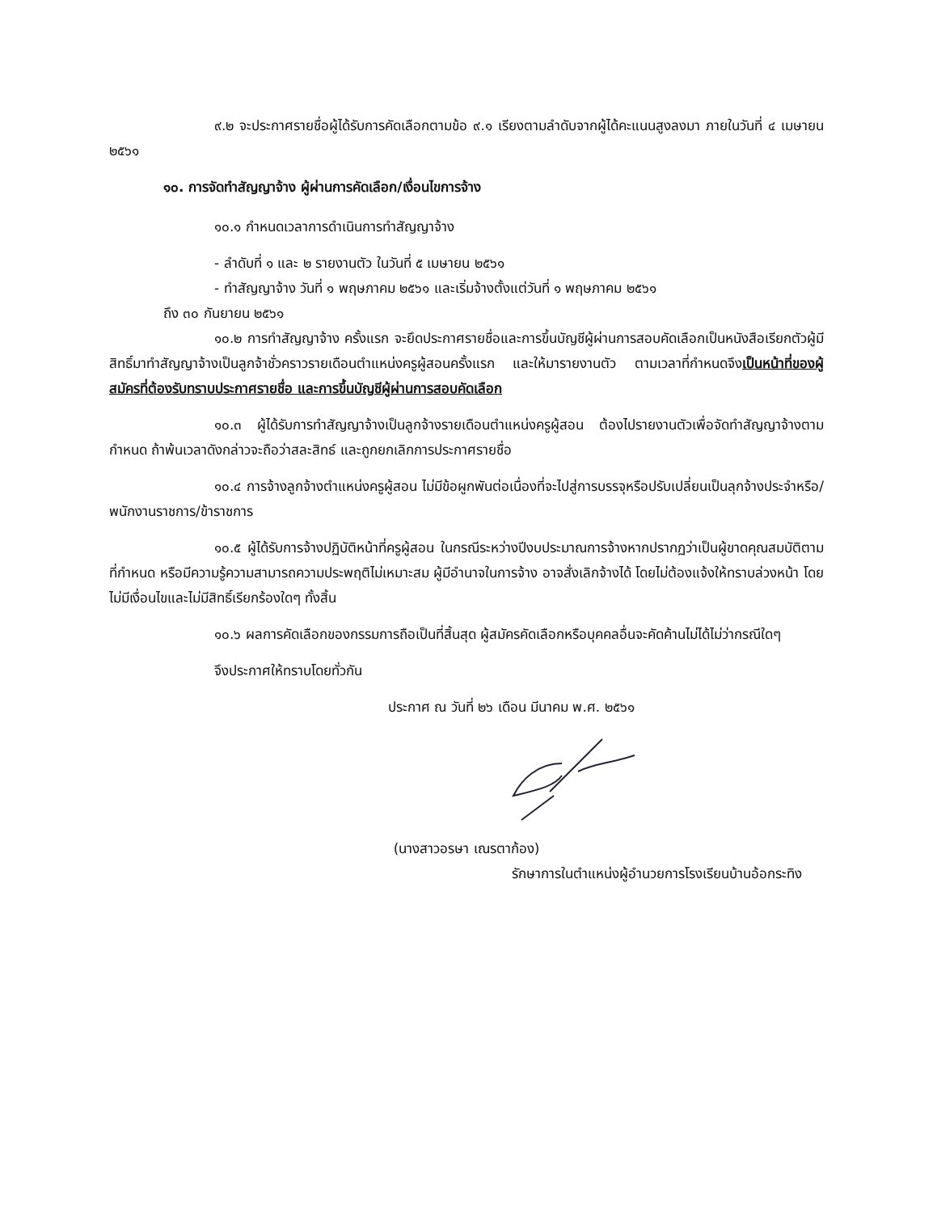๙.๒ จะประกาศรายชื่อผู้ได้รับการคัดเลือกตามข้อ ๙.๑ เรียงตามลำดับจากผู้ได้คะแนนสูงลงมา ภายในวันที่ ๔ เมษายน ๒๕๖๑
๑๐. การจัดทำสัญญาจ้าง ผู้ผ่านการคัดเลือก/เงื่อนไขการจ้าง
๑๐.๑ กำหนดเวลาการดำเนินการทำสัญญาจ้าง
- ลำดับที่ ๑ และ ๒ รายงานตัว ในวันที่ ๕ เมษายน ๒๕๖๑
- ทำสัญญาจ้าง วันที่ ๑ พฤษภาคม ๒๕๖๑ และเริ่มจ้างตั้งแต่วันที่ ๑ พฤษภาคม ๒๕๖๑
ถึง ๓๐ กันยายน ๒๕๖๑
๑๐.๒ การทำสัญญาจ้าง ครั้งแรก จะยึดประกาศรายชื่อและการขึ้นบัญชีผู้ผ่านการสอบคัดเลือกเป็นหนังสือเรียกตัวผู้มีสิทธิ์มาทำสัญญาจ้างเป็นลูกจ้าชั่วคราวรายเดือนตำแหน่งครูผู้สอนครั้งแรก และให้มารายงานตัว ตามเวลาที่กำหนดจึงเป็นหน้าที่ของผู้สมัครที่ต้องรับทราบประกาศรายชื่อ และการขึ้นบัญชีผู้ผ่านการสอบคัดเลือก
๑๐.๓ ผู้ได้รับการทำสัญญาจ้างเป็นลูกจ้างรายเดือนตำแหน่งครูผู้สอน ต้องไปรายงานตัวเพื่อจัดทำสัญญาจ้างตามกำหนด ถ้าพ้นเวลาดังกล่าวจะถือว่าสละสิทธ์ และถูกยกเลิกการประกาศรายชื่อ
๑๐.๔ การจ้างลูกจ้างตำแหน่งครูผู้สอน ไม่มีข้อผูกพันต่อเนื่องที่จะไปสู่การบรรจุหรือปรับเปลี่ยนเป็นลุกจ้างประจำหรือ/พนักงานราชการ/ข้าราชการ
๑๐.๕ ผู้ได้รับการจ้างปฏิบัติหน้าที่ครูผู้สอน ในกรณีระหว่างปีงบประมาณการจ้างหากปรากฏว่าเป็นผู้ขาดคุณสมบัติตามที่กำหนด หรือมีความรู้ความสามารถความประพฤติไม่เหมาะสม ผู้มีอำนาจในการจ้าง อาจสั่งเลิกจ้างได้ โดยไม่ต้องแจ้งให้ทราบล่วงหน้า โดยไม่มีเงื่อนไขและไม่มีสิทธิ์เรียกร้องใดๆ ทั้งสิ้น
๑๐.๖ ผลการคัดเลือกของกรรมการถือเป็นที่สิ้นสุด ผู้สมัครคัดเลือกหรือบุคคลอื่นจะคัดค้านไม่ได้ไม่ว่ากรณีใดๆ
จึงประกาศให้ทราบโดยทั่วกัน
ประกาศ ณ วันที่ ๒๖ เดือน มีนาคม พ.ศ. ๒๕๖๑
(นางสาวอรษา เณรตาก้อง)
รักษาการในตำแหน่งผู้อำนวยการโรงเรียนบ้านอ้อกระทิง